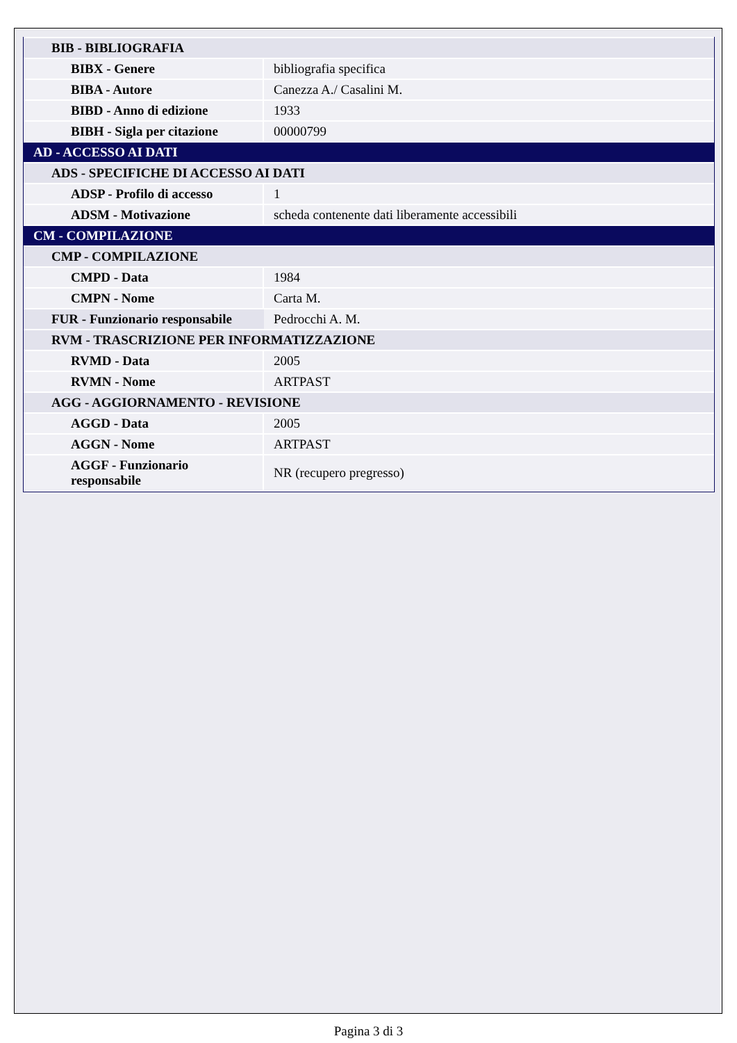| BIB - BIBLIOGRAFIA | |
| BIBX - Genere | bibliografia specifica |
| BIBA - Autore | Canezza A./ Casalini M. |
| BIBD - Anno di edizione | 1933 |
| BIBH - Sigla per citazione | 00000799 |
| AD - ACCESSO AI DATI | |
| ADS - SPECIFICHE DI ACCESSO AI DATI | |
| ADSP - Profilo di accesso | 1 |
| ADSM - Motivazione | scheda contenente dati liberamente accessibili |
| CM - COMPILAZIONE | |
| CMP - COMPILAZIONE | |
| CMPD - Data | 1984 |
| CMPN - Nome | Carta M. |
| FUR - Funzionario responsabile | Pedrocchi A. M. |
| RVM - TRASCRIZIONE PER INFORMATIZZAZIONE | |
| RVMD - Data | 2005 |
| RVMN - Nome | ARTPAST |
| AGG - AGGIORNAMENTO - REVISIONE | |
| AGGD - Data | 2005 |
| AGGN - Nome | ARTPAST |
| AGGF - Funzionario responsabile | NR (recupero pregresso) |
Pagina 3 di 3